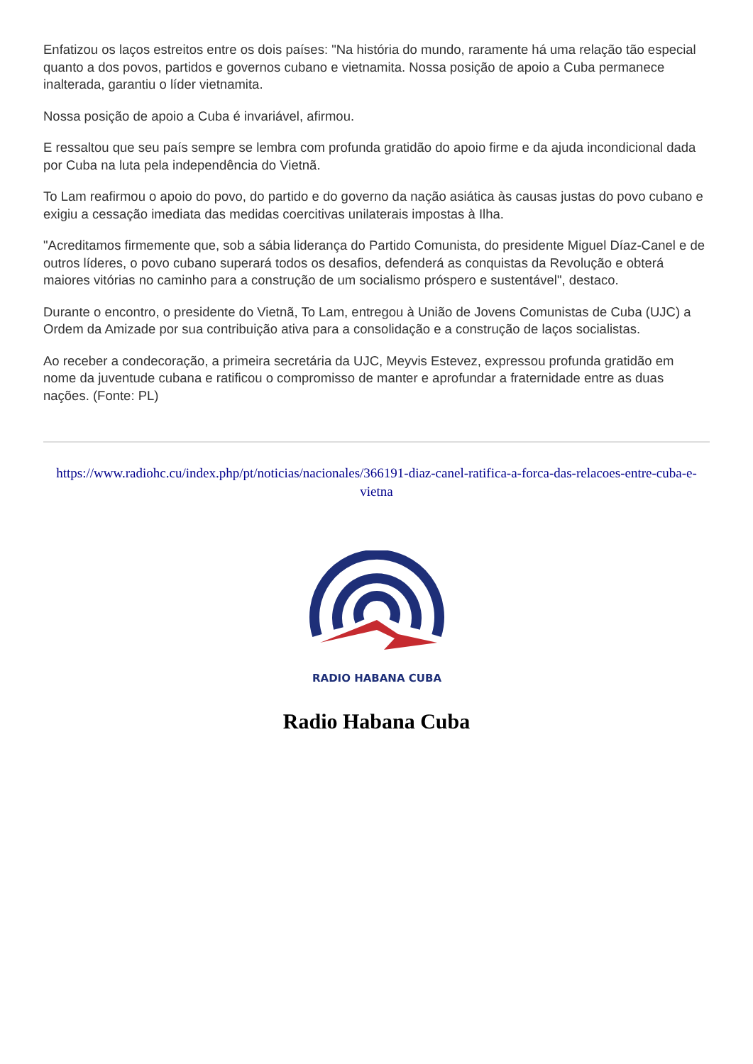Enfatizou os laços estreitos entre os dois países: "Na história do mundo, raramente há uma relação tão especial quanto a dos povos, partidos e governos cubano e vietnamita. Nossa posição de apoio a Cuba permanece inalterada, garantiu o líder vietnamita.
Nossa posição de apoio a Cuba é invariável, afirmou.
E ressaltou que seu país sempre se lembra com profunda gratidão do apoio firme e da ajuda incondicional dada por Cuba na luta pela independência do Vietnã.
To Lam reafirmou o apoio do povo, do partido e do governo da nação asiática às causas justas do povo cubano e exigiu a cessação imediata das medidas coercitivas unilaterais impostas à Ilha.
"Acreditamos firmemente que, sob a sábia liderança do Partido Comunista, do presidente Miguel Díaz-Canel e de outros líderes, o povo cubano superará todos os desafios, defenderá as conquistas da Revolução e obterá maiores vitórias no caminho para a construção de um socialismo próspero e sustentável", destaco.
Durante o encontro, o presidente do Vietnã, To Lam, entregou à União de Jovens Comunistas de Cuba (UJC) a Ordem da Amizade por sua contribuição ativa para a consolidação e a construção de laços socialistas.
Ao receber a condecoração, a primeira secretária da UJC, Meyvis Estevez, expressou profunda gratidão em nome da juventude cubana e ratificou o compromisso de manter e aprofundar a fraternidade entre as duas nações. (Fonte: PL)
https://www.radiohc.cu/index.php/pt/noticias/nacionales/366191-diaz-canel-ratifica-a-forca-das-relacoes-entre-cuba-e-vietna
RADIO HABANA CUBA
Radio Habana Cuba